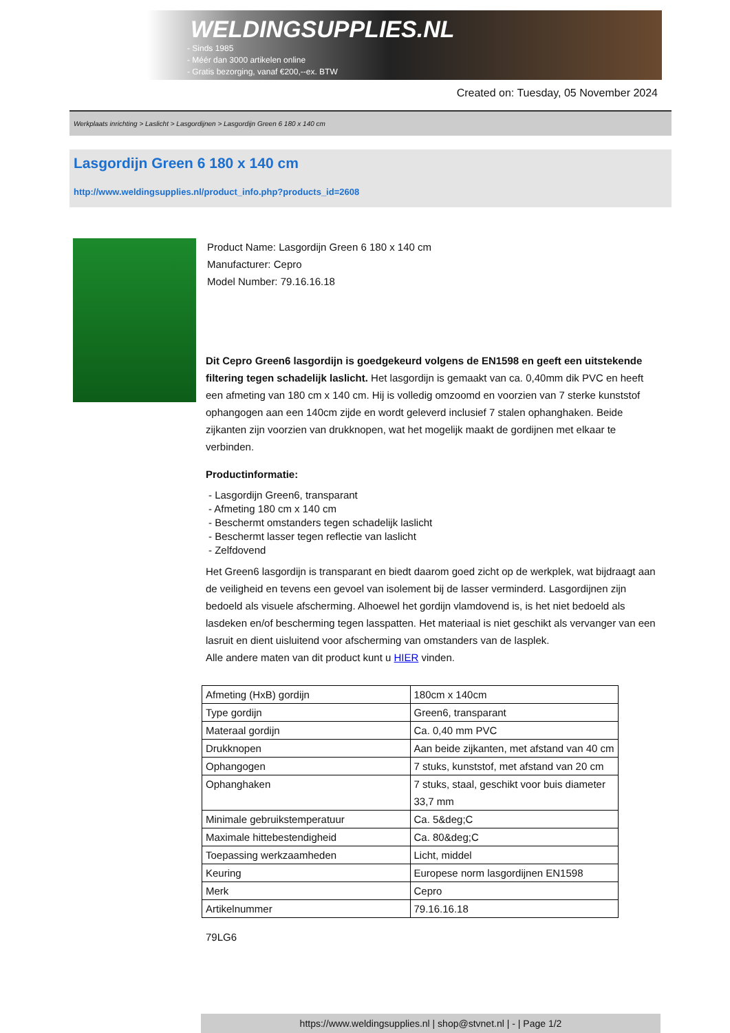WELDINGSUPPLIES.NL
- Sinds 1985
- Méér dan 3000 artikelen online
- Gratis bezorging, vanaf €200,--ex. BTW
Created on: Tuesday, 05 November 2024
Werkplaats inrichting > Laslicht > Lasgordijnen > Lasgordijn Green 6 180 x 140 cm
Lasgordijn Green 6 180 x 140 cm
http://www.weldingsupplies.nl/product_info.php?products_id=2608
Product Name: Lasgordijn Green 6 180 x 140 cm
Manufacturer: Cepro
Model Number: 79.16.16.18
Dit Cepro Green6 lasgordijn is goedgekeurd volgens de EN1598 en geeft een uitstekende filtering tegen schadelijk laslicht. Het lasgordijn is gemaakt van ca. 0,40mm dik PVC en heeft een afmeting van 180 cm x 140 cm. Hij is volledig omzoomd en voorzien van 7 sterke kunststof ophangogen aan een 140cm zijde en wordt geleverd inclusief 7 stalen ophanghaken. Beide zijkanten zijn voorzien van drukknopen, wat het mogelijk maakt de gordijnen met elkaar te verbinden.
Productinformatie:
- Lasgordijn Green6, transparant
- Afmeting 180 cm x 140 cm
- Beschermt omstanders tegen schadelijk laslicht
- Beschermt lasser tegen reflectie van laslicht
- Zelfdovend
Het Green6 lasgordijn is transparant en biedt daarom goed zicht op de werkplek, wat bijdraagt aan de veiligheid en tevens een gevoel van isolement bij de lasser verminderd. Lasgordijnen zijn bedoeld als visuele afscherming. Alhoewel het gordijn vlamdovend is, is het niet bedoeld als lasdeken en/of bescherming tegen lasspatten. Het materiaal is niet geschikt als vervanger van een lasruit en dient uisluitend voor afscherming van omstanders van de lasplek.
Alle andere maten van dit product kunt u HIER vinden.
| Afmeting (HxB) gordijn | 180cm x 140cm |
| Type gordijn | Green6, transparant |
| Materaal gordijn | Ca. 0,40 mm PVC |
| Drukknopen | Aan beide zijkanten, met afstand van 40 cm |
| Ophangogen | 7 stuks, kunststof, met afstand van 20 cm |
| Ophanghaken | 7 stuks, staal, geschikt voor buis diameter 33,7 mm |
| Minimale gebruikstemperatuur | Ca. 5&deg;C |
| Maximale hittebestendigheid | Ca. 80&deg;C |
| Toepassing werkzaamheden | Licht, middel |
| Keuring | Europese norm lasgordijnen EN1598 |
| Merk | Cepro |
| Artikelnummer | 79.16.16.18 |
79LG6
https://www.weldingsupplies.nl | shop@stvnet.nl | - | Page 1/2